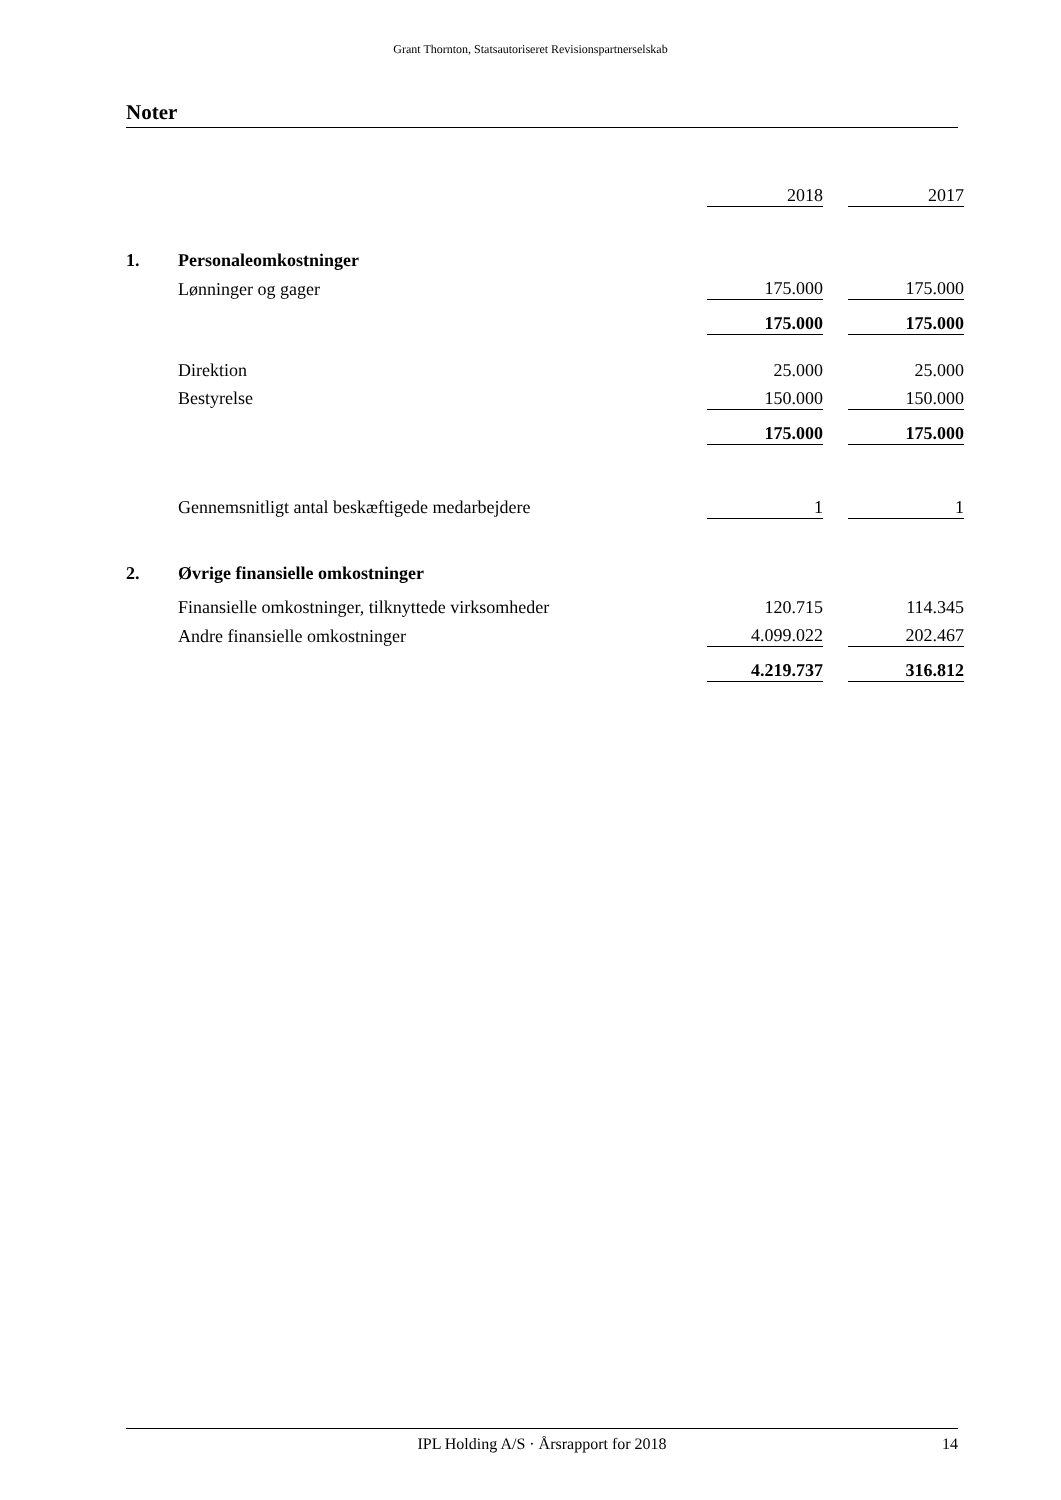Grant Thornton, Statsautoriseret Revisionspartnerselskab
Noter
| | | 2018 | | 2017 |
| 1. | Personaleomkostninger | | | |
| | Lønninger og gager | 175.000 | | 175.000 |
| | | 175.000 | | 175.000 |
| | Direktion | 25.000 | | 25.000 |
| | Bestyrelse | 150.000 | | 150.000 |
| | | 175.000 | | 175.000 |
| | Gennemsnitligt antal beskæftigede medarbejdere | 1 | | 1 |
| 2. | Øvrige finansielle omkostninger | | | |
| | Finansielle omkostninger, tilknyttede virksomheder | 120.715 | | 114.345 |
| | Andre finansielle omkostninger | 4.099.022 | | 202.467 |
| | | 4.219.737 | | 316.812 |
IPL Holding A/S · Årsrapport for 2018 14